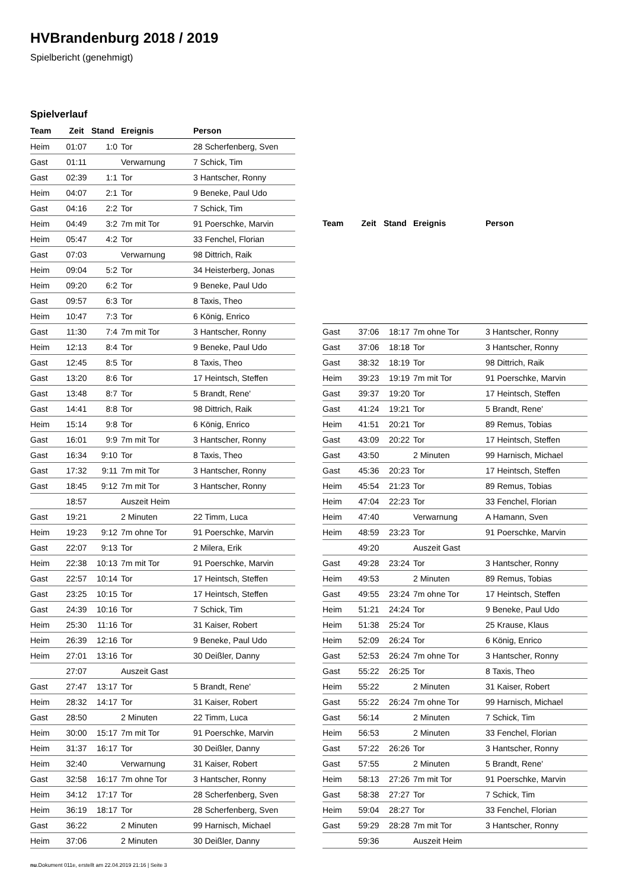HVBrandenburg 2018 / 2019
Spielbericht (genehmigt)
Spielverlauf
| Team | Zeit | Stand | Ereignis | Person |
| --- | --- | --- | --- | --- |
| Heim | 01:07 | 1:0 | Tor | 28 Scherfenberg, Sven |
| Gast | 01:11 | | Verwarnung | 7 Schick, Tim |
| Gast | 02:39 | 1:1 | Tor | 3 Hantscher, Ronny |
| Heim | 04:07 | 2:1 | Tor | 9 Beneke, Paul Udo |
| Gast | 04:16 | 2:2 | Tor | 7 Schick, Tim |
| Heim | 04:49 | 3:2 | 7m mit Tor | 91 Poerschke, Marvin |
| Heim | 05:47 | 4:2 | Tor | 33 Fenchel, Florian |
| Gast | 07:03 | | Verwarnung | 98 Dittrich, Raik |
| Heim | 09:04 | 5:2 | Tor | 34 Heisterberg, Jonas |
| Heim | 09:20 | 6:2 | Tor | 9 Beneke, Paul Udo |
| Gast | 09:57 | 6:3 | Tor | 8 Taxis, Theo |
| Heim | 10:47 | 7:3 | Tor | 6 König, Enrico |
| Gast | 11:30 | 7:4 | 7m mit Tor | 3 Hantscher, Ronny |
| Heim | 12:13 | 8:4 | Tor | 9 Beneke, Paul Udo |
| Gast | 12:45 | 8:5 | Tor | 8 Taxis, Theo |
| Gast | 13:20 | 8:6 | Tor | 17 Heintsch, Steffen |
| Gast | 13:48 | 8:7 | Tor | 5 Brandt, Rene' |
| Gast | 14:41 | 8:8 | Tor | 98 Dittrich, Raik |
| Heim | 15:14 | 9:8 | Tor | 6 König, Enrico |
| Gast | 16:01 | 9:9 | 7m mit Tor | 3 Hantscher, Ronny |
| Gast | 16:34 | 9:10 | Tor | 8 Taxis, Theo |
| Gast | 17:32 | 9:11 | 7m mit Tor | 3 Hantscher, Ronny |
| Gast | 18:45 | 9:12 | 7m mit Tor | 3 Hantscher, Ronny |
| | 18:57 | | Auszeit Heim | |
| Gast | 19:21 | | 2 Minuten | 22 Timm, Luca |
| Heim | 19:23 | 9:12 | 7m ohne Tor | 91 Poerschke, Marvin |
| Gast | 22:07 | 9:13 | Tor | 2 Milera, Erik |
| Heim | 22:38 | 10:13 | 7m mit Tor | 91 Poerschke, Marvin |
| Gast | 22:57 | 10:14 | Tor | 17 Heintsch, Steffen |
| Gast | 23:25 | 10:15 | Tor | 17 Heintsch, Steffen |
| Gast | 24:39 | 10:16 | Tor | 7 Schick, Tim |
| Heim | 25:30 | 11:16 | Tor | 31 Kaiser, Robert |
| Heim | 26:39 | 12:16 | Tor | 9 Beneke, Paul Udo |
| Heim | 27:01 | 13:16 | Tor | 30 Deißler, Danny |
| | 27:07 | | Auszeit Gast | |
| Gast | 27:47 | 13:17 | Tor | 5 Brandt, Rene' |
| Heim | 28:32 | 14:17 | Tor | 31 Kaiser, Robert |
| Gast | 28:50 | | 2 Minuten | 22 Timm, Luca |
| Heim | 30:00 | 15:17 | 7m mit Tor | 91 Poerschke, Marvin |
| Heim | 31:37 | 16:17 | Tor | 30 Deißler, Danny |
| Heim | 32:40 | | Verwarnung | 31 Kaiser, Robert |
| Gast | 32:58 | 16:17 | 7m ohne Tor | 3 Hantscher, Ronny |
| Heim | 34:12 | 17:17 | Tor | 28 Scherfenberg, Sven |
| Heim | 36:19 | 18:17 | Tor | 28 Scherfenberg, Sven |
| Gast | 36:22 | | 2 Minuten | 99 Harnisch, Michael |
| Heim | 37:06 | | 2 Minuten | 30 Deißler, Danny |
| Team | Zeit | Stand | Ereignis | Person |
| --- | --- | --- | --- | --- |
| Gast | 37:06 | 18:17 | 7m ohne Tor | 3 Hantscher, Ronny |
| Gast | 37:06 | 18:18 | Tor | 3 Hantscher, Ronny |
| Gast | 38:32 | 18:19 | Tor | 98 Dittrich, Raik |
| Heim | 39:23 | 19:19 | 7m mit Tor | 91 Poerschke, Marvin |
| Gast | 39:37 | 19:20 | Tor | 17 Heintsch, Steffen |
| Gast | 41:24 | 19:21 | Tor | 5 Brandt, Rene' |
| Heim | 41:51 | 20:21 | Tor | 89 Remus, Tobias |
| Gast | 43:09 | 20:22 | Tor | 17 Heintsch, Steffen |
| Gast | 43:50 | | 2 Minuten | 99 Harnisch, Michael |
| Gast | 45:36 | 20:23 | Tor | 17 Heintsch, Steffen |
| Heim | 45:54 | 21:23 | Tor | 89 Remus, Tobias |
| Heim | 47:04 | 22:23 | Tor | 33 Fenchel, Florian |
| Heim | 47:40 | | Verwarnung | A Hamann, Sven |
| Heim | 48:59 | 23:23 | Tor | 91 Poerschke, Marvin |
| | 49:20 | | Auszeit Gast | |
| Gast | 49:28 | 23:24 | Tor | 3 Hantscher, Ronny |
| Heim | 49:53 | | 2 Minuten | 89 Remus, Tobias |
| Gast | 49:55 | 23:24 | 7m ohne Tor | 17 Heintsch, Steffen |
| Heim | 51:21 | 24:24 | Tor | 9 Beneke, Paul Udo |
| Heim | 51:38 | 25:24 | Tor | 25 Krause, Klaus |
| Heim | 52:09 | 26:24 | Tor | 6 König, Enrico |
| Gast | 52:53 | 26:24 | 7m ohne Tor | 3 Hantscher, Ronny |
| Gast | 55:22 | 26:25 | Tor | 8 Taxis, Theo |
| Heim | 55:22 | | 2 Minuten | 31 Kaiser, Robert |
| Gast | 55:22 | 26:24 | 7m ohne Tor | 99 Harnisch, Michael |
| Gast | 56:14 | | 2 Minuten | 7 Schick, Tim |
| Heim | 56:53 | | 2 Minuten | 33 Fenchel, Florian |
| Gast | 57:22 | 26:26 | Tor | 3 Hantscher, Ronny |
| Gast | 57:55 | | 2 Minuten | 5 Brandt, Rene' |
| Heim | 58:13 | 27:26 | 7m mit Tor | 91 Poerschke, Marvin |
| Gast | 58:38 | 27:27 | Tor | 7 Schick, Tim |
| Heim | 59:04 | 28:27 | Tor | 33 Fenchel, Florian |
| Gast | 59:29 | 28:28 | 7m mit Tor | 3 Hantscher, Ronny |
| | 59:36 | | Auszeit Heim | |
nu.Dokument 011e, erstellt am 22.04.2019 21:16 | Seite 3